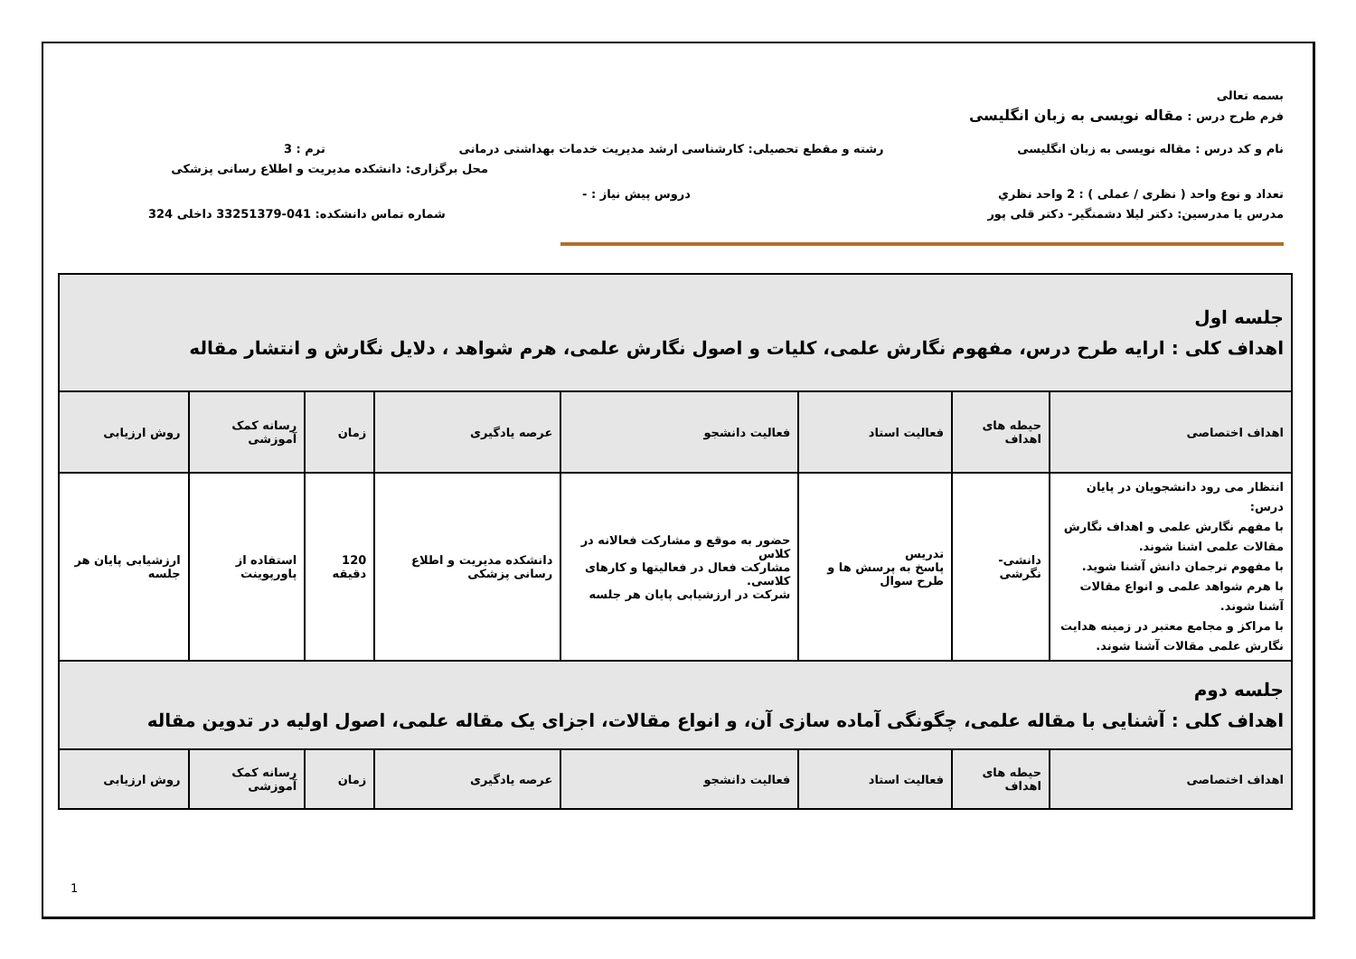بسمه تعالی
فرم طرح درس : مقاله نویسی به زبان انگلیسی
نام و کد درس : مقاله نویسی به زبان انگلیسی رشته و مقطع تحصیلی: کارشناسی ارشد مدیریت خدمات بهداشتی درمانی ترم : 3
محل برگزاری: دانشکده مدیریت و اطلاع رسانی پزشکی
تعداد و نوع واحد ( نظری / عملی ) : 2 واحد نظري دروس پیش نیاز : -
مدرس یا مدرسین: دکتر لیلا دشمنگیر- دکتر قلی پور شماره تماس دانشکده: 041-33251379 داخلی 324
| جلسه اول اهداف کلی : ارایه طرح درس، مفهوم نگارش علمی، کلیات و اصول نگارش علمی، هرم شواهد ، دلایل نگارش و انتشار مقاله | | | | | | | |
| اهداف اختصاصی | حیطه های اهداف | فعالیت استاد | فعالیت دانشجو | عرصه یادگیری | زمان | رسانه کمک آموزشی | روش ارزیابی |
| انتظار می رود دانشجویان در پایان درس: با مفهم نگارش علمی و اهداف نگارش مقالات علمی اشنا شوند. با مفهوم ترجمان دانش آشنا شوید. با هرم شواهد علمی و انواع مقالات آشنا شوند. با مراکز و مجامع معتبر در زمینه هدایت نگارش علمی مقالات آشنا شوند. | دانشی-نگرشی | تدریس پاسخ به پرسش ها و طرح سوال | حضور به موقع و مشارکت فعالانه در کلاس مشارکت فعال در فعالیتها و کارهای کلاسی. شرکت در ارزشیابی پایان هر جلسه | دانشکده مدیریت و اطلاع رسانی پزشکی | 120 دقیقه | استفاده از پاورپوینت | ارزشیابی پایان هر جلسه |
| جلسه دوم اهداف کلی : آشنایی با مقاله علمی، چگونگی آماده سازی آن، و انواع مقالات، اجزای یک مقاله علمی، اصول اولیه در تدوین مقاله | | | | | | | |
| اهداف اختصاصی | حیطه های اهداف | فعالیت استاد | فعالیت دانشجو | عرصه یادگیری | زمان | رسانه کمک آموزشی | روش ارزیابی |
1